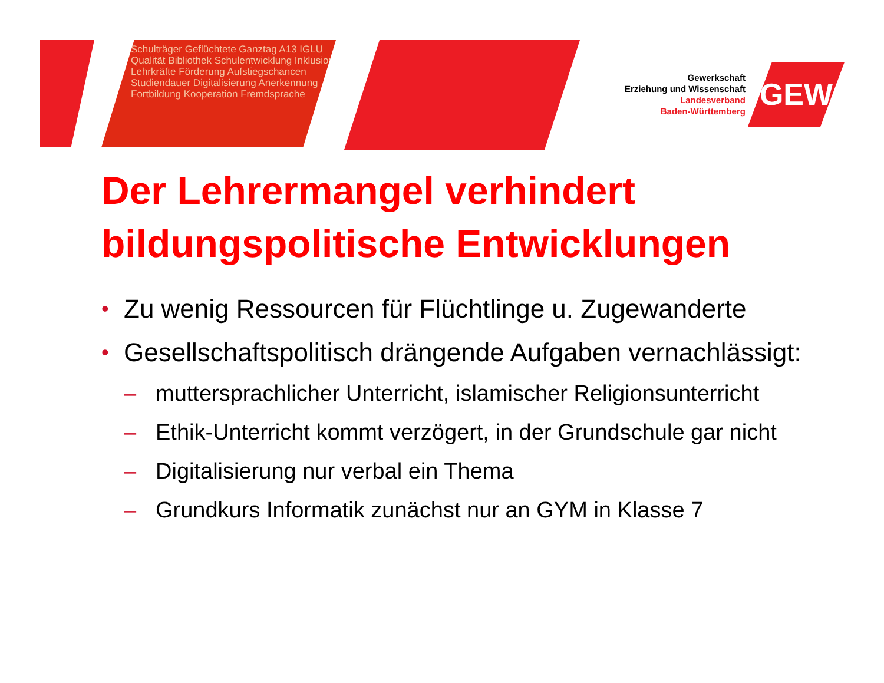Schulträger Geflüchtete Ganztag A13 IGLU Qualität Bibliothek Schulentwicklung Inklusion Lehrkräfte Förderung Aufstiegschancen Studiendauer Digitalisierung Anerkennung Fortbildung Kooperation Fremdsprache
Gewerkschaft
Erziehung und Wissenschaft
Landesverband
Baden-Württemberg
GEW
Der Lehrermangel verhindert bildungspolitische Entwicklungen
• Zu wenig Ressourcen für Flüchtlinge u. Zugewanderte
• Gesellschaftspolitisch drängende Aufgaben vernachlässigt:
– muttersprachlicher Unterricht, islamischer Religionsunterricht
– Ethik-Unterricht kommt verzögert, in der Grundschule gar nicht
– Digitalisierung nur verbal ein Thema
– Grundkurs Informatik zunächst nur an GYM in Klasse 7